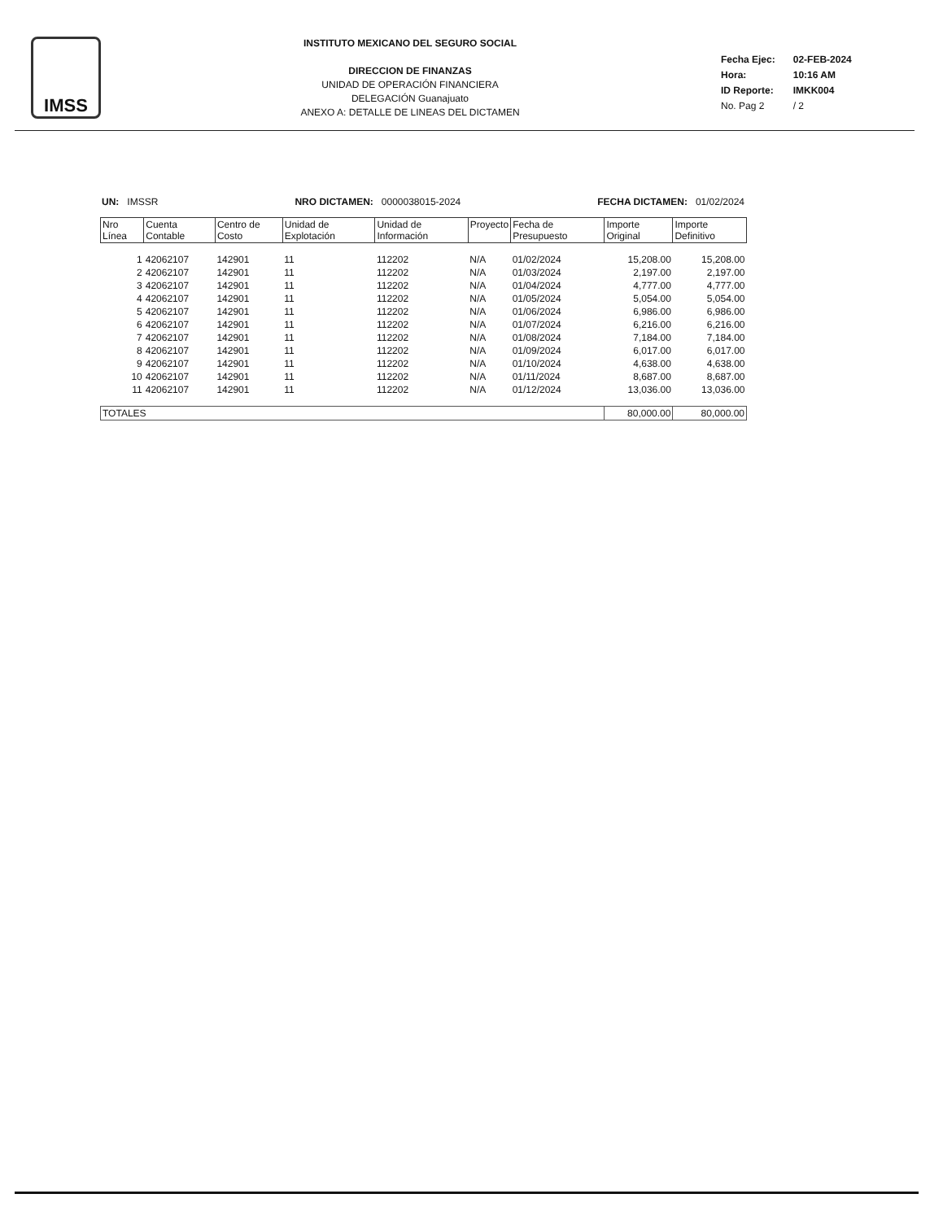IMSS
INSTITUTO MEXICANO DEL SEGURO SOCIAL
DIRECCION DE FINANZAS
UNIDAD DE OPERACIÓN FINANCIERA
DELEGACIÓN Guanajuato
ANEXO A: DETALLE DE LINEAS DEL DICTAMEN
| Fecha Ejec: | 02-FEB-2024 |
| Hora: | 10:16 AM |
| ID Reporte: | IMKK004 |
| No. Pag 2 | / 2 |
UN: IMSSR NRO DICTAMEN: 0000038015-2024 FECHA DICTAMEN: 01/02/2024
| Nro Línea | Cuenta Contable | Centro de Costo | Unidad de Explotación | Unidad de Información | Proyecto | Fecha de Presupuesto | Importe Original | Importe Definitivo |
| --- | --- | --- | --- | --- | --- | --- | --- | --- |
| 1 | 42062107 | 142901 | 11 | 112202 | N/A | 01/02/2024 | 15,208.00 | 15,208.00 |
| 2 | 42062107 | 142901 | 11 | 112202 | N/A | 01/03/2024 | 2,197.00 | 2,197.00 |
| 3 | 42062107 | 142901 | 11 | 112202 | N/A | 01/04/2024 | 4,777.00 | 4,777.00 |
| 4 | 42062107 | 142901 | 11 | 112202 | N/A | 01/05/2024 | 5,054.00 | 5,054.00 |
| 5 | 42062107 | 142901 | 11 | 112202 | N/A | 01/06/2024 | 6,986.00 | 6,986.00 |
| 6 | 42062107 | 142901 | 11 | 112202 | N/A | 01/07/2024 | 6,216.00 | 6,216.00 |
| 7 | 42062107 | 142901 | 11 | 112202 | N/A | 01/08/2024 | 7,184.00 | 7,184.00 |
| 8 | 42062107 | 142901 | 11 | 112202 | N/A | 01/09/2024 | 6,017.00 | 6,017.00 |
| 9 | 42062107 | 142901 | 11 | 112202 | N/A | 01/10/2024 | 4,638.00 | 4,638.00 |
| 10 | 42062107 | 142901 | 11 | 112202 | N/A | 01/11/2024 | 8,687.00 | 8,687.00 |
| 11 | 42062107 | 142901 | 11 | 112202 | N/A | 01/12/2024 | 13,036.00 | 13,036.00 |
| TOTALES | | | | | | | 80,000.00 | 80,000.00 |